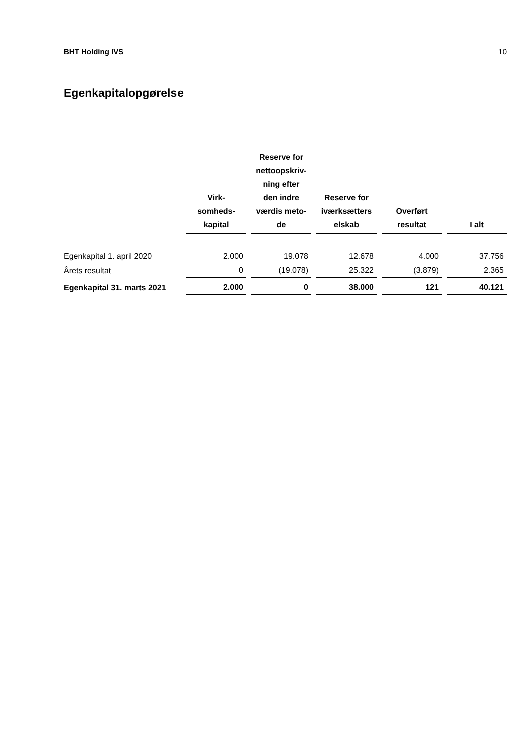BHT Holding IVS 10
Egenkapitalopgørelse
| | Virk- somheds- kapital | Reserve for nettoopskriv- ning efter den indre værdis meto- de | Reserve for iværksætters elskab | Overført resultat | I alt |
| --- | --- | --- | --- | --- | --- |
| Egenkapital 1. april 2020 | 2.000 | 19.078 | 12.678 | 4.000 | 37.756 |
| Årets resultat | 0 | (19.078) | 25.322 | (3.879) | 2.365 |
| Egenkapital 31. marts 2021 | 2.000 | 0 | 38.000 | 121 | 40.121 |